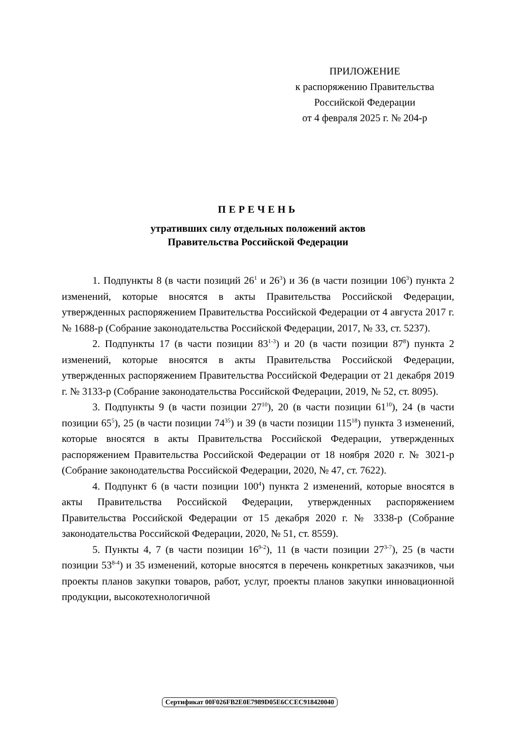ПРИЛОЖЕНИЕ
к распоряжению Правительства
Российской Федерации
от 4 февраля 2025 г. № 204-р
ПЕРЕЧЕНЬ
утративших силу отдельных положений актов
Правительства Российской Федерации
1. Подпункты 8 (в части позиций 26<sup>1</sup> и 26<sup>3</sup>) и 36 (в части позиции 106<sup>3</sup>) пункта 2 изменений, которые вносятся в акты Правительства Российской Федерации, утвержденных распоряжением Правительства Российской Федерации от 4 августа 2017 г. № 1688-р (Собрание законодательства Российской Федерации, 2017, № 33, ст. 5237).
2. Подпункты 17 (в части позиции 83<sup>1-3</sup>) и 20 (в части позиции 87<sup>8</sup>) пункта 2 изменений, которые вносятся в акты Правительства Российской Федерации, утвержденных распоряжением Правительства Российской Федерации от 21 декабря 2019 г. № 3133-р (Собрание законодательства Российской Федерации, 2019, № 52, ст. 8095).
3. Подпункты 9 (в части позиции 27<sup>10</sup>), 20 (в части позиции 61<sup>10</sup>), 24 (в части позиции 65<sup>5</sup>), 25 (в части позиции 74<sup>35</sup>) и 39 (в части позиции 115<sup>18</sup>) пункта 3 изменений, которые вносятся в акты Правительства Российской Федерации, утвержденных распоряжением Правительства Российской Федерации от 18 ноября 2020 г. № 3021-р (Собрание законодательства Российской Федерации, 2020, № 47, ст. 7622).
4. Подпункт 6 (в части позиции 100<sup>4</sup>) пункта 2 изменений, которые вносятся в акты Правительства Российской Федерации, утвержденных распоряжением Правительства Российской Федерации от 15 декабря 2020 г. № 3338-р (Собрание законодательства Российской Федерации, 2020, № 51, ст. 8559).
5. Пункты 4, 7 (в части позиции 16<sup>9-2</sup>), 11 (в части позиции 27<sup>3-7</sup>), 25 (в части позиции 53<sup>8-4</sup>) и 35 изменений, которые вносятся в перечень конкретных заказчиков, чьи проекты планов закупки товаров, работ, услуг, проекты планов закупки инновационной продукции, высокотехнологичной
Сертификат 00F026FB2E0E7989D05E6CCEC918420040